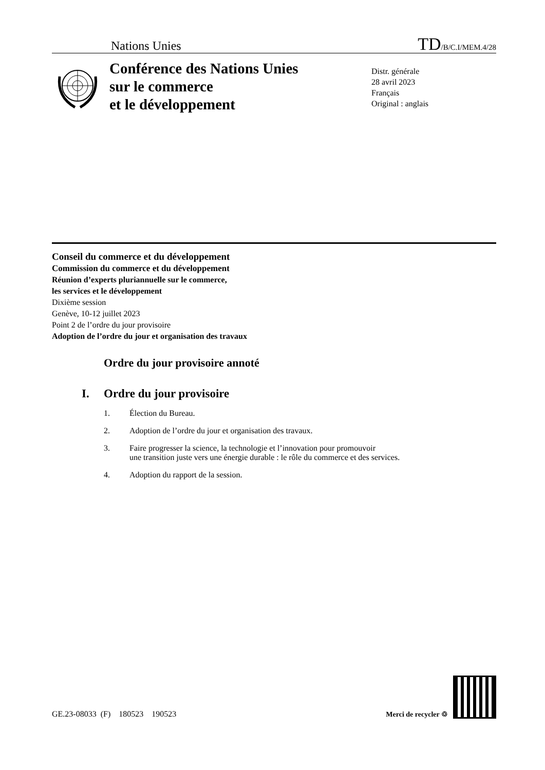Nations Unies
TD/B/C.I/MEM.4/28
Conférence des Nations Unies
sur le commerce
et le développement
Distr. générale
28 avril 2023
Français
Original : anglais
Conseil du commerce et du développement
Commission du commerce et du développement
Réunion d’experts pluriannuelle sur le commerce,
les services et le développement
Dixième session
Genève, 10-12 juillet 2023
Point 2 de l’ordre du jour provisoire
Adoption de l’ordre du jour et organisation des travaux
Ordre du jour provisoire annoté
I. Ordre du jour provisoire
1. Élection du Bureau.
2. Adoption de l’ordre du jour et organisation des travaux.
3. Faire progresser la science, la technologie et l’innovation pour promouvoir
une transition juste vers une énergie durable : le rôle du commerce et des services.
4. Adoption du rapport de la session.
GE.23-08033 (F) 180523 190523
Merci de recycler ♲